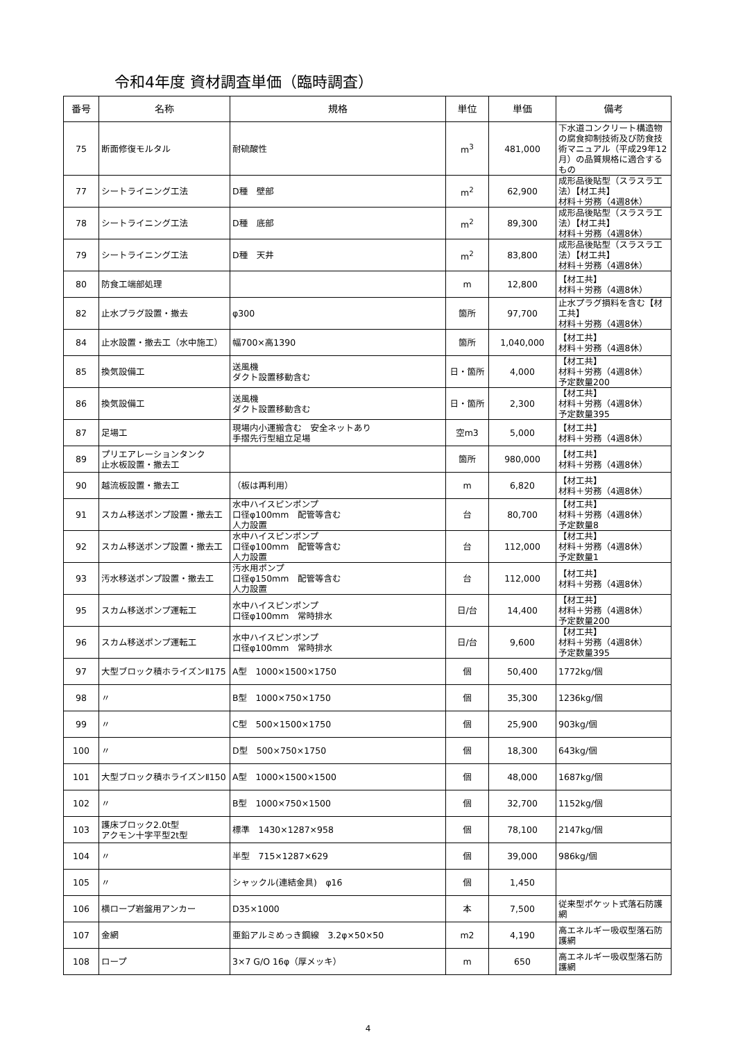令和4年度 資材調査単価（臨時調査）
| 番号 | 名称 | 規格 | 単位 | 単価 | 備考 |
| --- | --- | --- | --- | --- | --- |
| 75 | 断面修復モルタル | 耐硫酸性 | m<sup>3</sup> | 481,000 | 下水道コンクリート構造物の腐食抑制技術及び防食技術マニュアル（平成29年12月）の品質規格に適合するもの |
| 77 | シートライニング工法 | D種 壁部 | m<sup>2</sup> | 62,900 | 成形品後貼型（スラスラ工法）【材工共】 材料＋労務（4週8休） |
| 78 | シートライニング工法 | D種 底部 | m<sup>2</sup> | 89,300 | 成形品後貼型（スラスラ工法）【材工共】 材料＋労務（4週8休） |
| 79 | シートライニング工法 | D種 天井 | m<sup>2</sup> | 83,800 | 成形品後貼型（スラスラ工法）【材工共】 材料＋労務（4週8休） |
| 80 | 防食工端部処理 | | m | 12,800 | 【材工共】 材料＋労務（4週8休） |
| 82 | 止水プラグ設置・撤去 | φ300 | 箇所 | 97,700 | 止水プラグ損料を含む【材工共】 材料＋労務（4週8休） |
| 84 | 止水設置・撤去工（水中施工） | 幅700×高1390 | 箇所 | 1,040,000 | 【材工共】 材料＋労務（4週8休） |
| 85 | 換気設備工 | 送風機 ダクト設置移動含む | 日・箇所 | 4,000 | 【材工共】 材料＋労務（4週8休） 予定数量200 |
| 86 | 換気設備工 | 送風機 ダクト設置移動含む | 日・箇所 | 2,300 | 【材工共】 材料＋労務（4週8休） 予定数量395 |
| 87 | 足場工 | 現場内小運搬含む 安全ネットあり 手摺先行型組立足場 | 空m3 | 5,000 | 【材工共】 材料＋労務（4週8休） |
| 89 | プリエアレーションタンク 止水板設置・撤去工 | | 箇所 | 980,000 | 【材工共】 材料＋労務（4週8休） |
| 90 | 越流板設置・撤去工 | （板は再利用） | m | 6,820 | 【材工共】 材料＋労務（4週8休） |
| 91 | スカム移送ポンプ設置・撤去工 | 水中ハイスピンポンプ 口径φ100mm 配管等含む 人力設置 | 台 | 80,700 | 【材工共】 材料＋労務（4週8休） 予定数量8 |
| 92 | スカム移送ポンプ設置・撤去工 | 水中ハイスピンポンプ 口径φ100mm 配管等含む 人力設置 | 台 | 112,000 | 【材工共】 材料＋労務（4週8休） 予定数量1 |
| 93 | 汚水移送ポンプ設置・撤去工 | 汚水用ポンプ 口径φ150mm 配管等含む 人力設置 | 台 | 112,000 | 【材工共】 材料＋労務（4週8休） |
| 95 | スカム移送ポンプ運転工 | 水中ハイスピンポンプ 口径φ100mm 常時排水 | 日/台 | 14,400 | 【材工共】 材料＋労務（4週8休） 予定数量200 |
| 96 | スカム移送ポンプ運転工 | 水中ハイスピンポンプ 口径φ100mm 常時排水 | 日/台 | 9,600 | 【材工共】 材料＋労務（4週8休） 予定数量395 |
| 97 | 大型ブロック積ホライズンⅡ175 | A型 1000×1500×1750 | 個 | 50,400 | 1772kg/個 |
| 98 | 〃 | B型 1000×750×1750 | 個 | 35,300 | 1236kg/個 |
| 99 | 〃 | C型 500×1500×1750 | 個 | 25,900 | 903kg/個 |
| 100 | 〃 | D型 500×750×1750 | 個 | 18,300 | 643kg/個 |
| 101 | 大型ブロック積ホライズンⅡ150 | A型 1000×1500×1500 | 個 | 48,000 | 1687kg/個 |
| 102 | 〃 | B型 1000×750×1500 | 個 | 32,700 | 1152kg/個 |
| 103 | 護床ブロック2.0t型 アクモン十字平型2t型 | 標準 1430×1287×958 | 個 | 78,100 | 2147kg/個 |
| 104 | 〃 | 半型 715×1287×629 | 個 | 39,000 | 986kg/個 |
| 105 | 〃 | シャックル(連結金具) φ16 | 個 | 1,450 | |
| 106 | 横ロープ岩盤用アンカー | D35×1000 | 本 | 7,500 | 従来型ポケット式落石防護網 |
| 107 | 金網 | 亜鉛アルミめっき鋼線 3.2φ×50×50 | m2 | 4,190 | 高エネルギー吸収型落石防護網 |
| 108 | ロープ | 3×7 G/O 16φ（厚メッキ） | m | 650 | 高エネルギー吸収型落石防護網 |
4